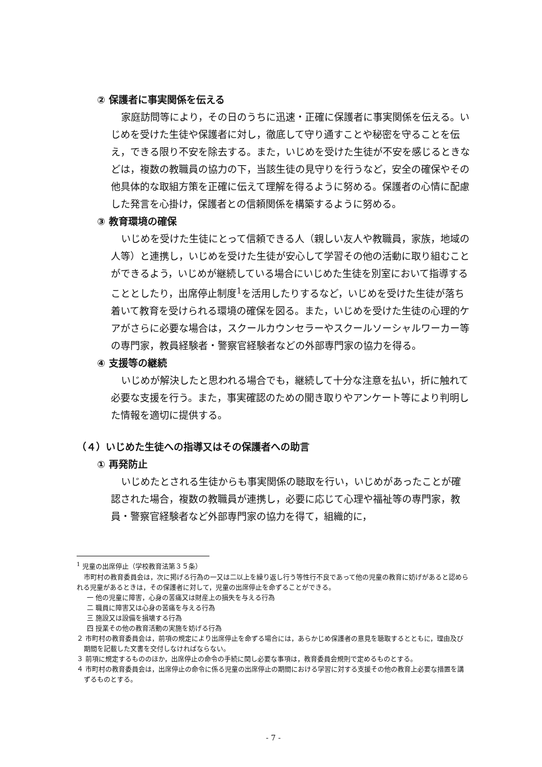② 保護者に事実関係を伝える
家庭訪問等により，その日のうちに迅速・正確に保護者に事実関係を伝える。いじめを受けた生徒や保護者に対し，徹底して守り通すことや秘密を守ることを伝え，できる限り不安を除去する。また，いじめを受けた生徒が不安を感じるときなどは，複数の教職員の協力の下，当該生徒の見守りを行うなど，安全の確保やその他具体的な取組方策を正確に伝えて理解を得るように努める。保護者の心情に配慮した発言を心掛け，保護者との信頼関係を構築するように努める。
③ 教育環境の確保
いじめを受けた生徒にとって信頼できる人（親しい友人や教職員，家族，地域の人等）と連携し，いじめを受けた生徒が安心して学習その他の活動に取り組むことができるよう，いじめが継続している場合にいじめた生徒を別室において指導することとしたり，出席停止制度<sup>1</sup>を活用したりするなど，いじめを受けた生徒が落ち着いて教育を受けられる環境の確保を図る。また，いじめを受けた生徒の心理的ケアがさらに必要な場合は，スクールカウンセラーやスクールソーシャルワーカー等の専門家，教員経験者・警察官経験者などの外部専門家の協力を得る。
④ 支援等の継続
いじめが解決したと思われる場合でも，継続して十分な注意を払い，折に触れて必要な支援を行う。また，事実確認のための聞き取りやアンケート等により判明した情報を適切に提供する。
（４）いじめた生徒への指導又はその保護者への助言
① 再発防止
いじめたとされる生徒からも事実関係の聴取を行い，いじめがあったことが確認された場合，複数の教職員が連携し，必要に応じて心理や福祉等の専門家，教員・警察官経験者など外部専門家の協力を得て，組織的に，
<sup>1</sup> 児童の出席停止（学校教育法第３５条）
市町村の教育委員会は，次に掲げる行為の一又は二以上を繰り返し行う等性行不良であって他の児童の教育に妨げがあると認められる児童があるときは，その保護者に対して，児童の出席停止を命ずることができる。
一 他の児童に障害，心身の苦痛又は財産上の損失を与える行為
二 職員に障害又は心身の苦痛を与える行為
三 施設又は設備を損壊する行為
四 授業その他の教育活動の実施を妨げる行為
２ 市町村の教育委員会は，前項の規定により出席停止を命ずる場合には，あらかじめ保護者の意見を聴取するとともに，理由及び期間を記載した文書を交付しなければならない。
３ 前項に規定するもののほか，出席停止の命令の手続に関し必要な事項は，教育委員会規則で定めるものとする。
４ 市町村の教育委員会は，出席停止の命令に係る児童の出席停止の期間における学習に対する支援その他の教育上必要な措置を講ずるものとする。
- 7 -